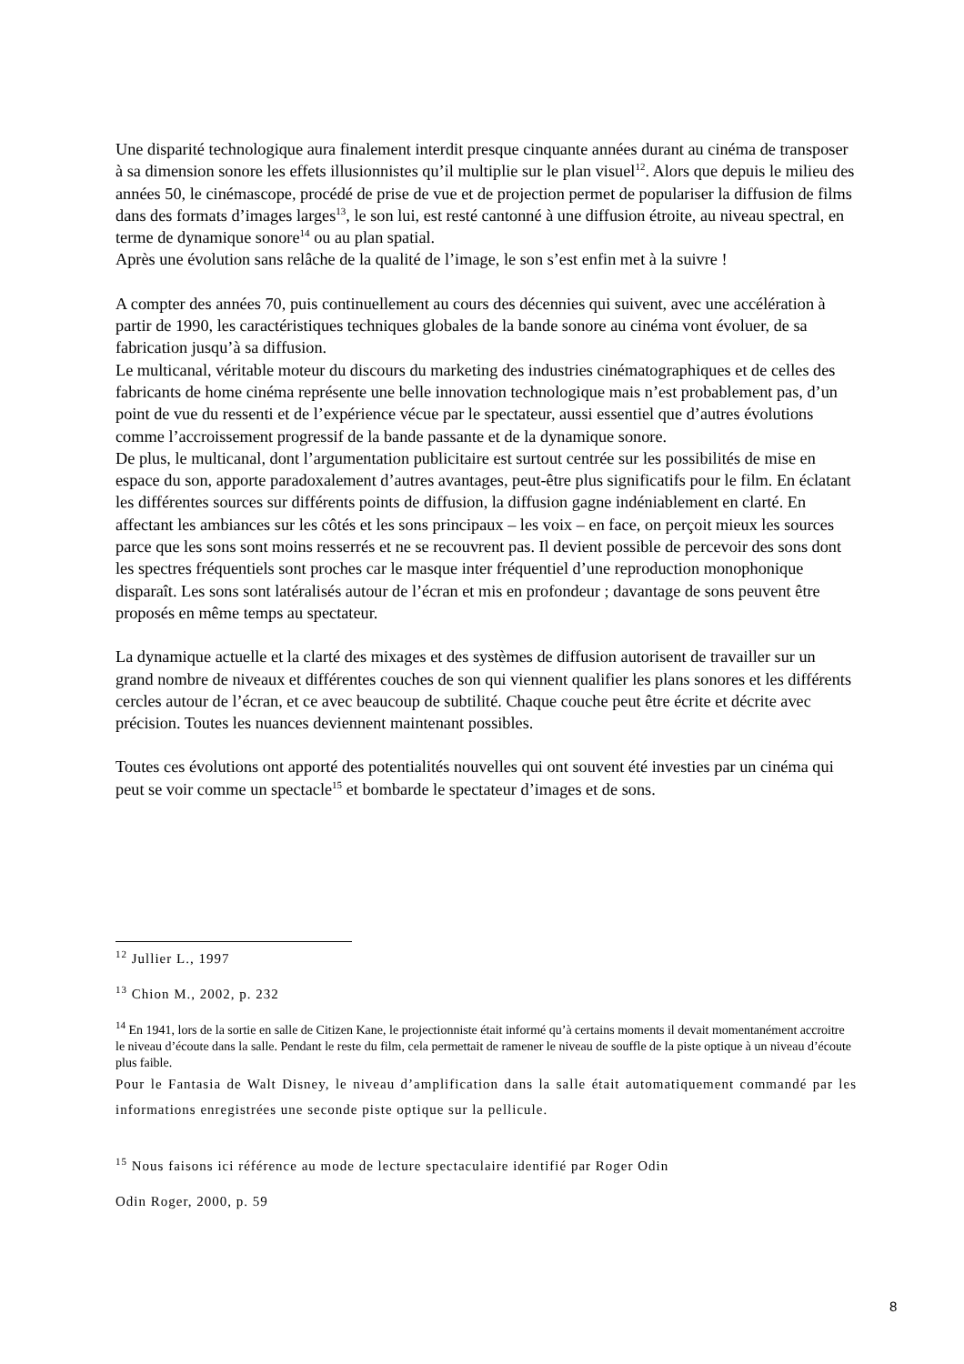Une disparité technologique aura finalement interdit presque cinquante années durant au cinéma de transposer à sa dimension sonore les effets illusionnistes qu’il multiplie sur le plan visuel<sup>12</sup>. Alors que depuis le milieu des années 50, le cinémascope, procédé de prise de vue et de projection permet de populariser la diffusion de films dans des formats d’images larges<sup>13</sup>, le son lui, est resté cantonné à une diffusion étroite, au niveau spectral, en terme de dynamique sonore<sup>14</sup> ou au plan spatial.
Après une évolution sans relâche de la qualité de l’image, le son s’est enfin met à la suivre !
A compter des années 70, puis continuellement au cours des décennies qui suivent, avec une accélération à partir de 1990, les caractéristiques techniques globales de la bande sonore au cinéma vont évoluer, de sa fabrication jusqu’à sa diffusion.
Le multicanal, véritable moteur du discours du marketing des industries cinématographiques et de celles des fabricants de home cinéma représente une belle innovation technologique mais n’est probablement pas, d’un point de vue du ressenti et de l’expérience vécue par le spectateur, aussi essentiel que d’autres évolutions comme l’accroissement progressif de la bande passante et de la dynamique sonore.
De plus, le multicanal, dont l’argumentation publicitaire est surtout centrée sur les possibilités de mise en espace du son, apporte paradoxalement d’autres avantages, peut-être plus significatifs pour le film. En éclatant les différentes sources sur différents points de diffusion, la diffusion gagne indéniablement en clarté. En affectant les ambiances sur les côtés et les sons principaux – les voix – en face, on perçoit mieux les sources parce que les sons sont moins resserrés et ne se recouvrent pas. Il devient possible de percevoir des sons dont les spectres fréquentiels sont proches car le masque inter fréquentiel d’une reproduction monophonique disparaît. Les sons sont latéralisés autour de l’écran et mis en profondeur ; davantage de sons peuvent être proposés en même temps au spectateur.
La dynamique actuelle et la clarté des mixages et des systèmes de diffusion autorisent de travailler sur un grand nombre de niveaux et différentes couches de son qui viennent qualifier les plans sonores et les différents cercles autour de l’écran, et ce avec beaucoup de subtilité. Chaque couche peut être écrite et décrite avec précision. Toutes les nuances deviennent maintenant possibles.
Toutes ces évolutions ont apporté des potentialités nouvelles qui ont souvent été investies par un cinéma qui peut se voir comme un spectacle<sup>15</sup> et bombarde le spectateur d’images et de sons.
<sup>12</sup> Jullier L., 1997
<sup>13</sup> Chion M., 2002, p. 232
<sup>14</sup> En 1941, lors de la sortie en salle de Citizen Kane, le projectionniste était informé qu’à certains moments il devait momentanément accroitre le niveau d’écoute dans la salle. Pendant le reste du film, cela permettait de ramener le niveau de souffle de la piste optique à un niveau d’écoute plus faible.
Pour le Fantasia de Walt Disney, le niveau d’amplification dans la salle était automatiquement commandé par les informations enregistrées une seconde piste optique sur la pellicule.
<sup>15</sup> Nous faisons ici référence au mode de lecture spectaculaire identifié par Roger Odin
Odin Roger, 2000, p. 59
8